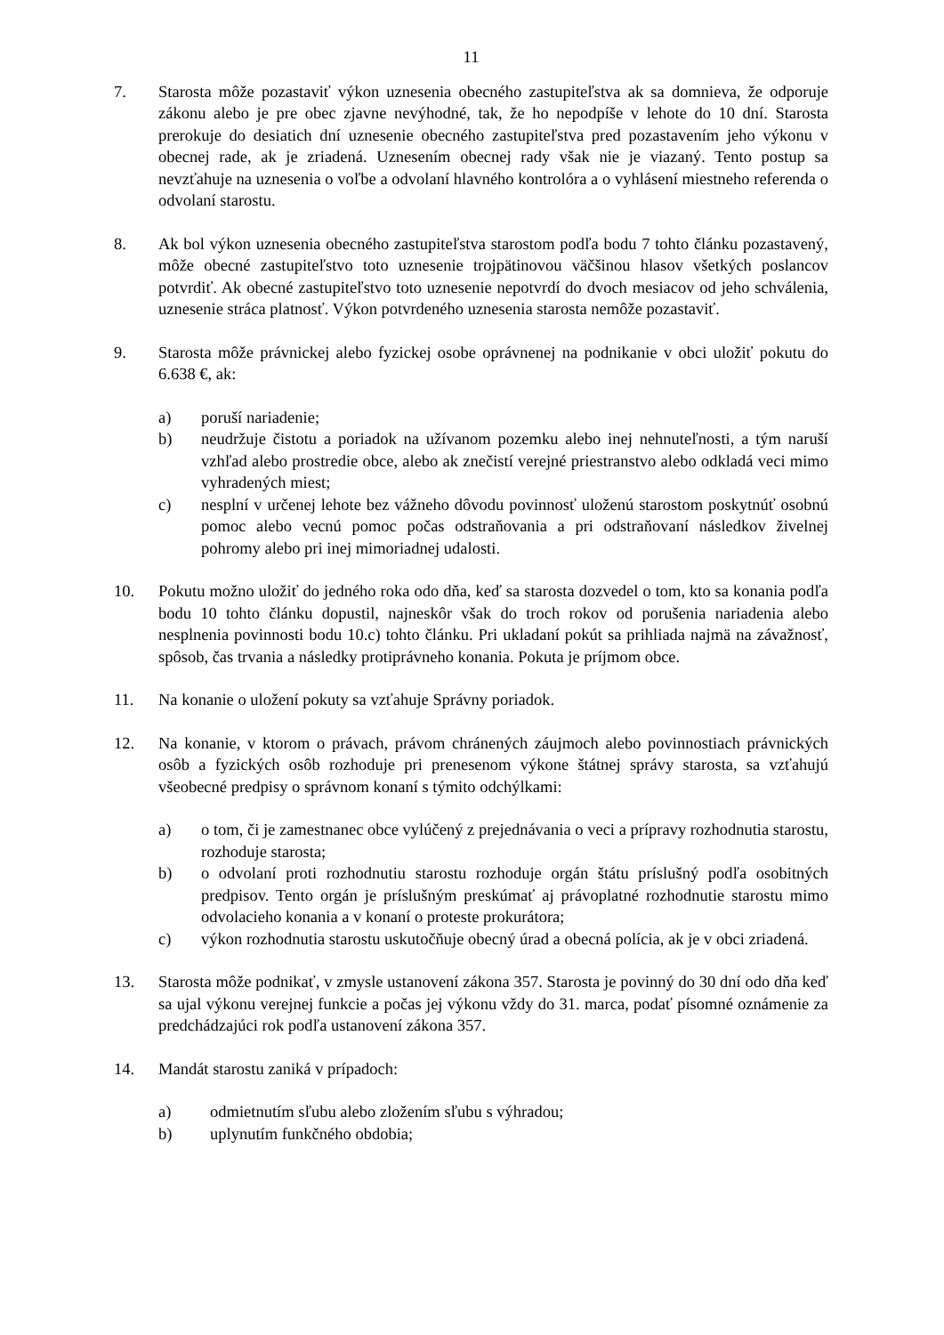11
7. Starosta môže pozastaviť výkon uznesenia obecného zastupiteľstva ak sa domnieva, že odporuje zákonu alebo je pre obec zjavne nevýhodné, tak, že ho nepodpíše v lehote do 10 dní. Starosta prerokuje do desiatich dní uznesenie obecného zastupiteľstva pred pozastavením jeho výkonu v obecnej rade, ak je zriadená. Uznesením obecnej rady však nie je viazaný. Tento postup sa nevzťahuje na uznesenia o voľbe a odvolaní hlavného kontrolóra a o vyhlásení miestneho referenda o odvolaní starostu.
8. Ak bol výkon uznesenia obecného zastupiteľstva starostom podľa bodu 7 tohto článku pozastavený, môže obecné zastupiteľstvo toto uznesenie trojpätinovou väčšinou hlasov všetkých poslancov potvrdiť. Ak obecné zastupiteľstvo toto uznesenie nepotvrdí do dvoch mesiacov od jeho schválenia, uznesenie stráca platnosť. Výkon potvrdeného uznesenia starosta nemôže pozastaviť.
9. Starosta môže právnickej alebo fyzickej osobe oprávnenej na podnikanie v obci uložiť pokutu do 6.638 €, ak:
a) poruší nariadenie;
b) neudržuje čistotu a poriadok na užívanom pozemku alebo inej nehnuteľnosti, a tým naruší vzhľad alebo prostredie obce, alebo ak znečistí verejné priestranstvo alebo odkladá veci mimo vyhradených miest;
c) nesplní v určenej lehote bez vážneho dôvodu povinnosť uloženú starostom poskytnúť osobnú pomoc alebo vecnú pomoc počas odstraňovania a pri odstraňovaní následkov živelnej pohromy alebo pri inej mimoriadnej udalosti.
10. Pokutu možno uložiť do jedného roka odo dňa, keď sa starosta dozvedel o tom, kto sa konania podľa bodu 10 tohto článku dopustil, najneskôr však do troch rokov od porušenia nariadenia alebo nesplnenia povinnosti bodu 10.c) tohto článku. Pri ukladaní pokút sa prihliada najmä na závažnosť, spôsob, čas trvania a následky protiprávneho konania. Pokuta je príjmom obce.
11. Na konanie o uložení pokuty sa vzťahuje Správny poriadok.
12. Na konanie, v ktorom o právach, právom chránených záujmoch alebo povinnostiach právnických osôb a fyzických osôb rozhoduje pri prenesenom výkone štátnej správy starosta, sa vzťahujú všeobecné predpisy o správnom konaní s týmito odchýlkami:
a) o tom, či je zamestnanec obce vylúčený z prejednávania o veci a prípravy rozhodnutia starostu, rozhoduje starosta;
b) o odvolaní proti rozhodnutiu starostu rozhoduje orgán štátu príslušný podľa osobitných predpisov. Tento orgán je príslušným preskúmať aj právoplatné rozhodnutie starostu mimo odvolacieho konania a v konaní o proteste prokurátora;
c) výkon rozhodnutia starostu uskutočňuje obecný úrad a obecná polícia, ak je v obci zriadená.
13. Starosta môže podnikať, v zmysle ustanovení zákona 357. Starosta je povinný do 30 dní odo dňa keď sa ujal výkonu verejnej funkcie a počas jej výkonu vždy do 31. marca, podať písomné oznámenie za predchádzajúci rok podľa ustanovení zákona 357.
14. Mandát starostu zaniká v prípadoch:
a) odmietnutím sľubu alebo zložením sľubu s výhradou;
b) uplynutím funkčného obdobia;